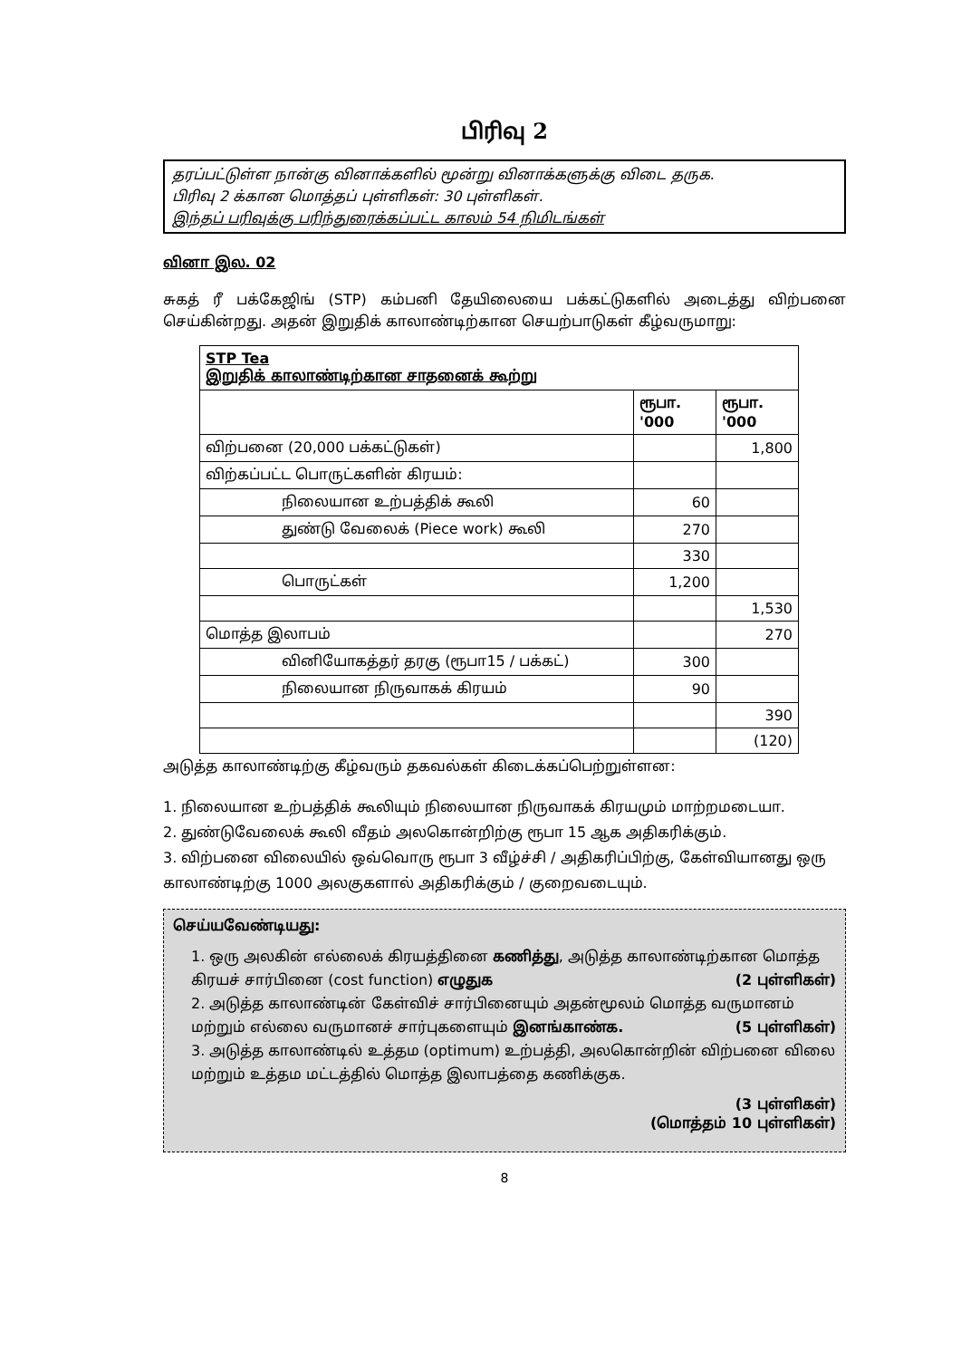பிரிவு 2
தரப்பட்டுள்ள நான்கு வினாக்களில் மூன்று வினாக்களுக்கு விடை தருக.
பிரிவு 2 க்கான மொத்தப் புள்ளிகள்: 30 புள்ளிகள்.
இந்தப் பரிவுக்கு பரிந்துரைக்கப்பட்ட காலம் 54 நிமிடங்கள்
வினா இல. 02
சுகத் ரீ பக்கேஜிங் (STP) கம்பனி தேயிலையை பக்கட்டுகளில் அடைத்து விற்பனை செய்கின்றது. அதன் இறுதிக் காலாண்டிற்கான செயற்பாடுகள் கீழ்வருமாறு:
| STP Tea இறுதிக் காலாண்டிற்கான சாதனைக் கூற்று | | |
| --- | --- | --- |
| | ரூபா. '000 | ரூபா. '000 |
| விற்பனை (20,000 பக்கட்டுகள்) | | 1,800 |
| விற்கப்பட்ட பொருட்களின் கிரயம்: | | |
| நிலையான உற்பத்திக் கூலி | 60 | |
| துண்டு வேலைக் (Piece work) கூலி | 270 | |
| | 330 | |
| பொருட்கள் | 1,200 | |
| | | 1,530 |
| மொத்த இலாபம் | | 270 |
| வினியோகத்தர் தரகு (ரூபா15 / பக்கட்) | 300 | |
| நிலையான நிருவாகக் கிரயம் | 90 | |
| | | 390 |
| | | (120) |
அடுத்த காலாண்டிற்கு கீழ்வரும் தகவல்கள் கிடைக்கப்பெற்றுள்ளன:
1. நிலையான உற்பத்திக் கூலியும் நிலையான நிருவாகக் கிரயமும் மாற்றமடையா.
2. துண்டுவேலைக் கூலி வீதம் அலகொன்றிற்கு ரூபா 15 ஆக அதிகரிக்கும்.
3. விற்பனை விலையில் ஒவ்வொரு ரூபா 3 வீழ்ச்சி / அதிகரிப்பிற்கு, கேள்வியானது ஒரு காலாண்டிற்கு 1000 அலகுகளால் அதிகரிக்கும் / குறைவடையும்.
செய்யவேண்டியது:
1. ஒரு அலகின் எல்லைக் கிரயத்தினை கணித்து, அடுத்த காலாண்டிற்கான மொத்த கிரயச் சார்பினை (cost function) எழுதுக (2 புள்ளிகள்)
2. அடுத்த காலாண்டின் கேள்விச் சார்பினையும் அதன்மூலம் மொத்த வருமானம் மற்றும் எல்லை வருமானச் சார்புகளையும் இனங்காண்க. (5 புள்ளிகள்)
3. அடுத்த காலாண்டில் உத்தம (optimum) உற்பத்தி, அலகொன்றின் விற்பனை விலை மற்றும் உத்தம மட்டத்தில் மொத்த இலாபத்தை கணிக்குக.
(3 புள்ளிகள்)
(மொத்தம் 10 புள்ளிகள்)
8